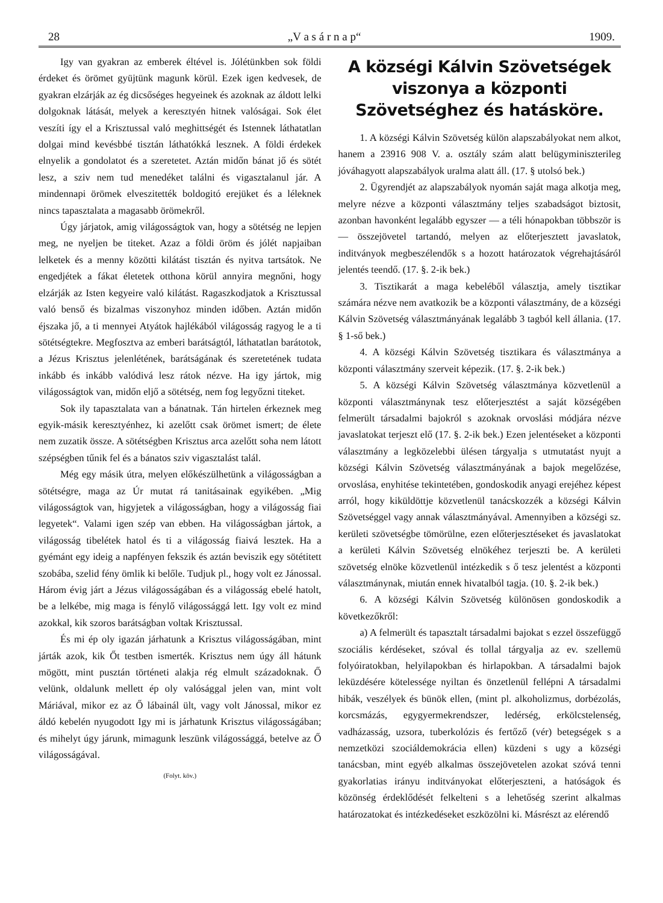28 „V a s á r n a p“1909.
Igy van gyakran az emberek éltével is. Jólétünkben sok földi érdeket és örömet gyüjtünk magunk körül. Ezek igen kedvesek, de gyakran elzárják az ég dicsőséges hegyeinek és azoknak az áldott lelki dolgoknak látását, melyek a keresztyén hitnek valóságai. Sok élet veszíti így el a Krisztussal való meghittségét és Istennek láthatatlan dolgai mind kevésbbé tisztán láthatókká lesznek. A földi érdekek elnyelik a gondolatot és a szeretetet. Aztán midőn bánat jő és sötét lesz, a sziv nem tud menedéket találni és vigasztalanul jár. A mindennapi örömek elveszitették boldogitó erejüket és a léleknek nincs tapasztalata a magasabb örömekről.
Úgy járjatok, amig világosságtok van, hogy a sötétség ne lepjen meg, ne nyeljen be titeket. Azaz a földi öröm és jólét napjaiban lelketek és a menny közötti kilátást tisztán és nyitva tartsátok. Ne engedjétek a fákat életetek otthona körül annyira megnőni, hogy elzárják az Isten kegyeire való kilátást. Ragaszkodjatok a Krisztussal való benső és bizalmas viszonyhoz minden időben. Aztán midőn éjszaka jő, a ti mennyei Atyátok hajlékából világosság ragyog le a ti sötétségtekre. Megfosztva az emberi barátságtól, láthatatlan barátotok, a Jézus Krisztus jelenlétének, barátságának és szeretetének tudata inkább és inkább valódivá lesz rátok nézve. Ha igy jártok, mig világosságtok van, midőn eljő a sötétség, nem fog legyőzni titeket.
Sok ily tapasztalata van a bánatnak. Tán hirtelen érkeznek meg egyik-másik keresztyénhez, ki azelőtt csak örömet ismert; de élete nem zuzatik össze. A sötétségben Krisztus arca azelőtt soha nem látott szépségben tűnik fel és a bánatos sziv vigasztalást talál.
Még egy másik útra, melyen előkészülhetünk a világosságban a sötétségre, maga az Úr mutat rá tanitásainak egyikében. „Mig világosságtok van, higyjetek a világosságban, hogy a világosság fiai legyetek“. Valami igen szép van ebben. Ha világosságban jártok, a világosság tibelétek hatol és ti a világosság fiaivá lesztek. Ha a gyémánt egy ideig a napfényen fekszik és aztán beviszik egy sötétitett szobába, szelid fény ömlik ki belőle. Tudjuk pl., hogy volt ez Jánossal. Három évig járt a Jézus világosságában és a világosság ebelé hatolt, be a lelkébe, mig maga is fénylő világossággá lett. Igy volt ez mind azokkal, kik szoros barátságban voltak Krisztussal.
És mi ép oly igazán járhatunk a Krisztus világosságában, mint járták azok, kik Őt testben ismerték. Krisztus nem úgy áll hátunk mögött, mint pusztán történeti alakja rég elmult századoknak. Ő velünk, oldalunk mellett ép oly valósággal jelen van, mint volt Máriával, mikor ez az Ő lábainál ült, vagy volt Jánossal, mikor ez áldó kebelén nyugodott Igy mi is járhatunk Krisztus világosságában; és mihelyt úgy járunk, mimagunk leszünk világossággá, betelve az Ő világosságával.
(Folyt. köv.)
A községi Kálvin Szövetségek viszonya a központi Szövetséghez és hatásköre.
1. A községi Kálvin Szövetség külön alapszabályokat nem alkot, hanem a 23916 908 V. a. osztály szám alatt belügyminiszterileg jóváhagyott alapszabályok uralma alatt áll. (17. § utolsó bek.)
2. Ügyrendjét az alapszabályok nyomán saját maga alkotja meg, melyre nézve a központi választmány teljes szabadságot biztosit, azonban havonként legalább egyszer — a téli hónapokban többször is — összejövetel tartandó, melyen az előterjesztett javaslatok, inditványok megbeszélendők s a hozott határozatok végrehajtásáról jelentés teendő. (17. §. 2-ik bek.)
3. Tisztikarát a maga kebeléből választja, amely tisztikar számára nézve nem avatkozik be a központi választmány, de a községi Kálvin Szövetség választmányának legalább 3 tagból kell állania. (17. § 1-ső bek.)
4. A községi Kálvin Szövetség tisztikara és választmánya a központi választmány szerveit képezik. (17. §. 2-ik bek.)
5. A községi Kálvin Szövetség választmánya közvetlenül a központi választmánynak tesz előterjesztést a saját községében felmerült társadalmi bajokról s azoknak orvoslási módjára nézve javaslatokat terjeszt elő (17. §. 2-ik bek.) Ezen jelentéseket a központi választmány a legközelebbi ülésen tárgyalja s utmutatást nyujt a községi Kálvin Szövetség választmányának a bajok megelőzése, orvoslása, enyhitése tekintetében, gondoskodik anyagi erejéhez képest arról, hogy kiküldöttje közvetlenül tanácskozzék a községi Kálvin Szövetséggel vagy annak választmányával. Amennyiben a községi sz. kerületi szövetségbe tömörülne, ezen előterjesztéseket és javaslatokat a kerületi Kálvin Szövetség elnökéhez terjeszti be. A kerületi szövetség elnöke közvetlenül intézkedik s ő tesz jelentést a központi választmánynak, miután ennek hivatalból tagja. (10. §. 2-ik bek.)
6. A községi Kálvin Szövetség különösen gondoskodik a következőkről:
a) A felmerült és tapasztalt társadalmi bajokat s ezzel összefüggő szociális kérdéseket, szóval és tollal tárgyalja az ev. szellemü folyóiratokban, helyilapokban és hirlapokban. A társadalmi bajok leküzdésére kötelessége nyiltan és önzetlenül fellépni A társadalmi hibák, veszélyek és bünök ellen, (mint pl. alkoholizmus, dorbézolás, korcsmázás, egygyermekrendszer, ledérség, erkölcstelenség, vadházasság, uzsora, tuberkolózis és fertőző (vér) betegségek s a nemzetközi szociáldemokrácia ellen) küzdeni s ugy a községi tanácsban, mint egyéb alkalmas összejövetelen azokat szóvá tenni gyakorlatias irányu inditványokat előterjeszteni, a hatóságok és közönség érdeklődését felkelteni s a lehetőség szerint alkalmas határozatokat és intézkedéseket eszközölni ki. Másrészt az elérendő